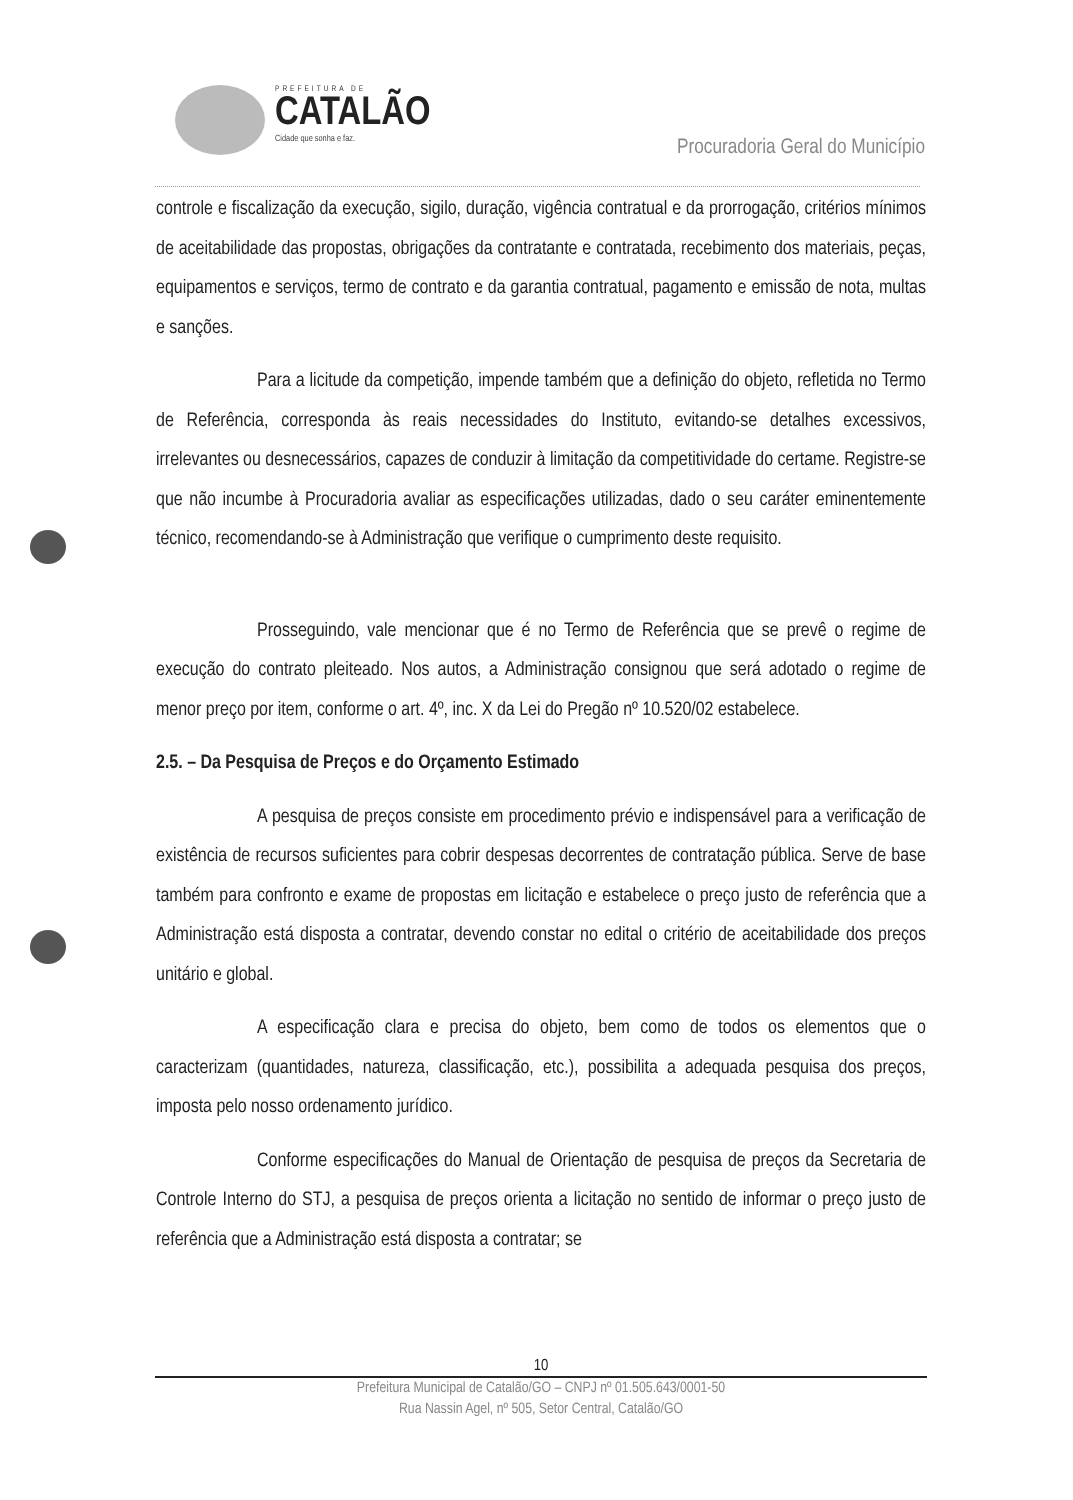PREFEITURA DE
CATALÃO
Cidade que sonha e faz.
Procuradoria Geral do Município
controle e fiscalização da execução, sigilo, duração, vigência contratual e da prorrogação, critérios mínimos de aceitabilidade das propostas, obrigações da contratante e contratada, recebimento dos materiais, peças, equipamentos e serviços, termo de contrato e da garantia contratual, pagamento e emissão de nota, multas e sanções.
Para a licitude da competição, impende também que a definição do objeto, refletida no Termo de Referência, corresponda às reais necessidades do Instituto, evitando-se detalhes excessivos, irrelevantes ou desnecessários, capazes de conduzir à limitação da competitividade do certame. Registre-se que não incumbe à Procuradoria avaliar as especificações utilizadas, dado o seu caráter eminentemente técnico, recomendando-se à Administração que verifique o cumprimento deste requisito.
Prosseguindo, vale mencionar que é no Termo de Referência que se prevê o regime de execução do contrato pleiteado. Nos autos, a Administração consignou que será adotado o regime de menor preço por item, conforme o art. 4º, inc. X da Lei do Pregão nº 10.520/02 estabelece.
2.5. – Da Pesquisa de Preços e do Orçamento Estimado
A pesquisa de preços consiste em procedimento prévio e indispensável para a verificação de existência de recursos suficientes para cobrir despesas decorrentes de contratação pública. Serve de base também para confronto e exame de propostas em licitação e estabelece o preço justo de referência que a Administração está disposta a contratar, devendo constar no edital o critério de aceitabilidade dos preços unitário e global.
A especificação clara e precisa do objeto, bem como de todos os elementos que o caracterizam (quantidades, natureza, classificação, etc.), possibilita a adequada pesquisa dos preços, imposta pelo nosso ordenamento jurídico.
Conforme especificações do Manual de Orientação de pesquisa de preços da Secretaria de Controle Interno do STJ, a pesquisa de preços orienta a licitação no sentido de informar o preço justo de referência que a Administração está disposta a contratar; se
10
Prefeitura Municipal de Catalão/GO – CNPJ nº 01.505.643/0001-50
Rua Nassin Agel, nº 505, Setor Central, Catalão/GO